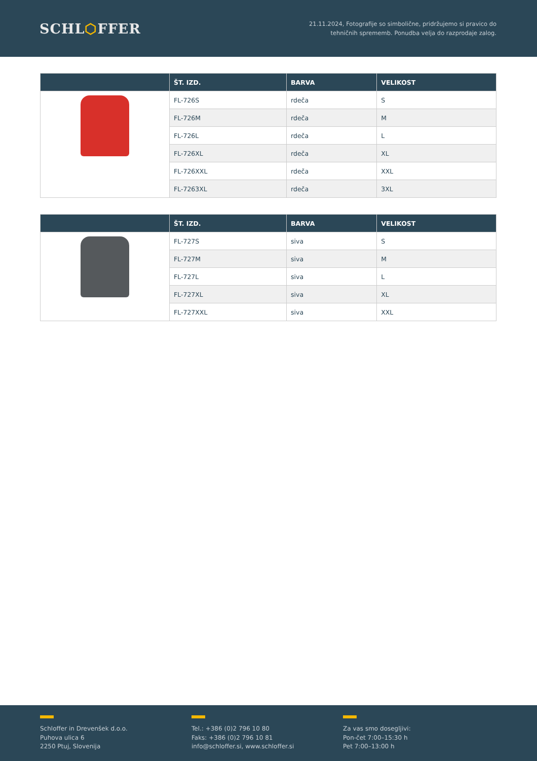SCHL⬡FFER
21.11.2024, Fotografije so simbolične, pridržujemo si pravico do
tehničnih sprememb. Ponudba velja do razprodaje zalog.
| | ŠT. IZD. | BARVA | VELIKOST |
| --- | --- | --- | --- |
| | FL-726S | rdeča | S |
| | FL-726M | rdeča | M |
| | FL-726L | rdeča | L |
| | FL-726XL | rdeča | XL |
| | FL-726XXL | rdeča | XXL |
| | FL-7263XL | rdeča | 3XL |
| | ŠT. IZD. | BARVA | VELIKOST |
| --- | --- | --- | --- |
| | FL-727S | siva | S |
| | FL-727M | siva | M |
| | FL-727L | siva | L |
| | FL-727XL | siva | XL |
| | FL-727XXL | siva | XXL |
Schloffer in Drevenšek d.o.o.
Puhova ulica 6
2250 Ptuj, Slovenija
Tel.: +386 (0)2 796 10 80
Faks: +386 (0)2 796 10 81
info@schloffer.si, www.schloffer.si
Za vas smo dosegljivi:
Pon-čet 7:00–15:30 h
Pet 7:00–13:00 h